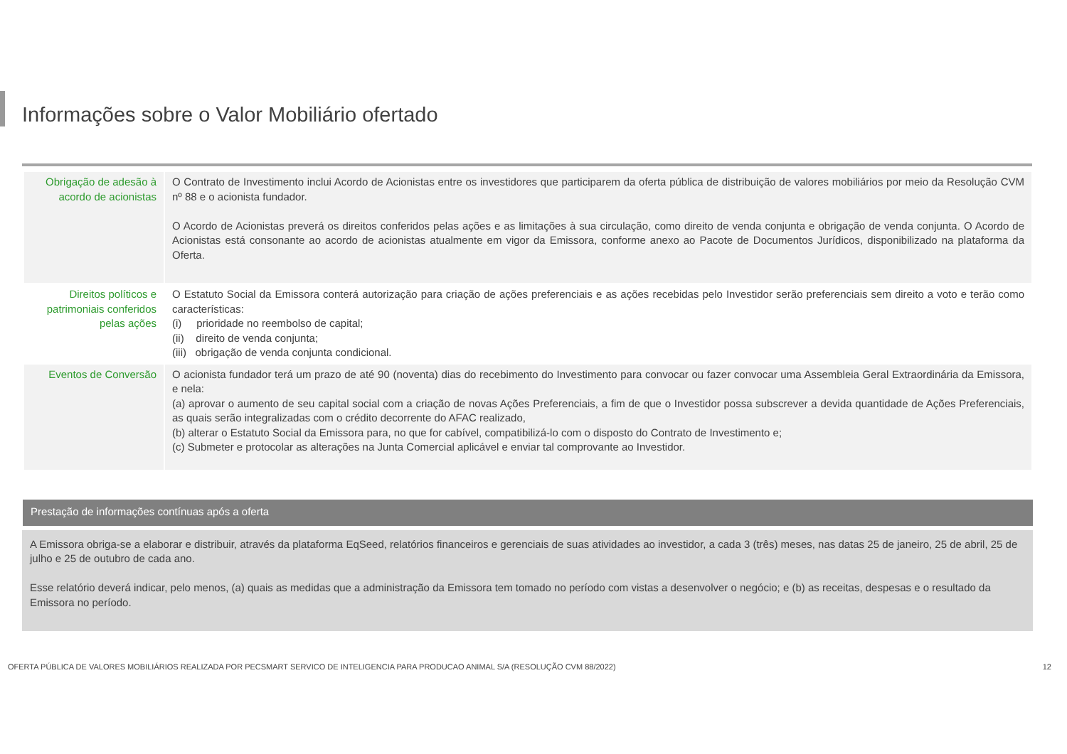Informações sobre o Valor Mobiliário ofertado
| Obrigação de adesão à acordo de acionistas | O Contrato de Investimento inclui Acordo de Acionistas entre os investidores que participarem da oferta pública de distribuição de valores mobiliários por meio da Resolução CVM nº 88 e o acionista fundador. O Acordo de Acionistas preverá os direitos conferidos pelas ações e as limitações à sua circulação, como direito de venda conjunta e obrigação de venda conjunta. O Acordo de Acionistas está consonante ao acordo de acionistas atualmente em vigor da Emissora, conforme anexo ao Pacote de Documentos Jurídicos, disponibilizado na plataforma da Oferta. |
| Direitos políticos e patrimoniais conferidos pelas ações | O Estatuto Social da Emissora conterá autorização para criação de ações preferenciais e as ações recebidas pelo Investidor serão preferenciais sem direito a voto e terão como características: (i) prioridade no reembolso de capital; (ii) direito de venda conjunta; (iii) obrigação de venda conjunta condicional. |
| Eventos de Conversão | O acionista fundador terá um prazo de até 90 (noventa) dias do recebimento do Investimento para convocar ou fazer convocar uma Assembleia Geral Extraordinária da Emissora, e nela: (a) aprovar o aumento de seu capital social com a criação de novas Ações Preferenciais, a fim de que o Investidor possa subscrever a devida quantidade de Ações Preferenciais, as quais serão integralizadas com o crédito decorrente do AFAC realizado, (b) alterar o Estatuto Social da Emissora para, no que for cabível, compatibilizá-lo com o disposto do Contrato de Investimento e; (c) Submeter e protocolar as alterações na Junta Comercial aplicável e enviar tal comprovante ao Investidor. |
Prestação de informações contínuas após a oferta
A Emissora obriga-se a elaborar e distribuir, através da plataforma EqSeed, relatórios financeiros e gerenciais de suas atividades ao investidor, a cada 3 (três) meses, nas datas 25 de janeiro, 25 de abril, 25 de julho e 25 de outubro de cada ano.
Esse relatório deverá indicar, pelo menos, (a) quais as medidas que a administração da Emissora tem tomado no período com vistas a desenvolver o negócio; e (b) as receitas, despesas e o resultado da Emissora no período.
OFERTA PÚBLICA DE VALORES MOBILIÁRIOS REALIZADA POR PECSMART SERVICO DE INTELIGENCIA PARA PRODUCAO ANIMAL S/A (RESOLUÇÃO CVM 88/2022) 12